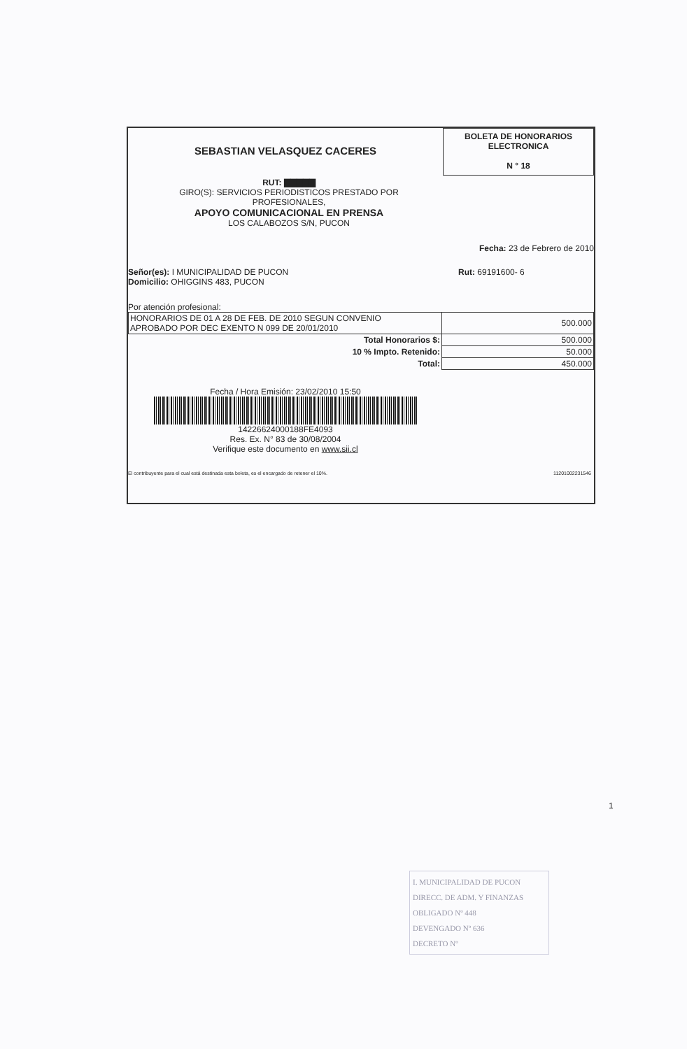SEBASTIAN VELASQUEZ CACERES
BOLETA DE HONORARIOS
ELECTRONICA
N ° 18
RUT: ▇▇▇▇▇
GIRO(S): SERVICIOS PERIODISTICOS PRESTADO POR
PROFESIONALES,
APOYO COMUNICACIONAL EN PRENSA
LOS CALABOZOS S/N, PUCON
Fecha: 23 de Febrero de 2010
Señor(es): I MUNICIPALIDAD DE PUCON Rut: 69191600- 6
Domicilio: OHIGGINS 483, PUCON
Por atención profesional:
| HONORARIOS DE 01 A 28 DE FEB. DE 2010 SEGUN CONVENIO APROBADO POR DEC EXENTO N 099 DE 20/01/2010 | 500.000 |
| Total Honorarios $: | 500.000 |
| 10 % Impto. Retenido: | 50.000 |
| Total: | 450.000 |
Fecha / Hora Emisión: 23/02/2010 15:50
14226624000188FE4093
Res. Ex. N° 83 de 30/08/2004
Verifique este documento en www.sii.cl
El contribuyente para el cual está destinada esta boleta, es el encargado de retener el 10%. 11201002231546
1
I. MUNICIPALIDAD DE PUCON
DIRECC. DE ADM. Y FINANZAS
OBLIGADO Nº 448
DEVENGADO Nº 636
DECRETO Nº